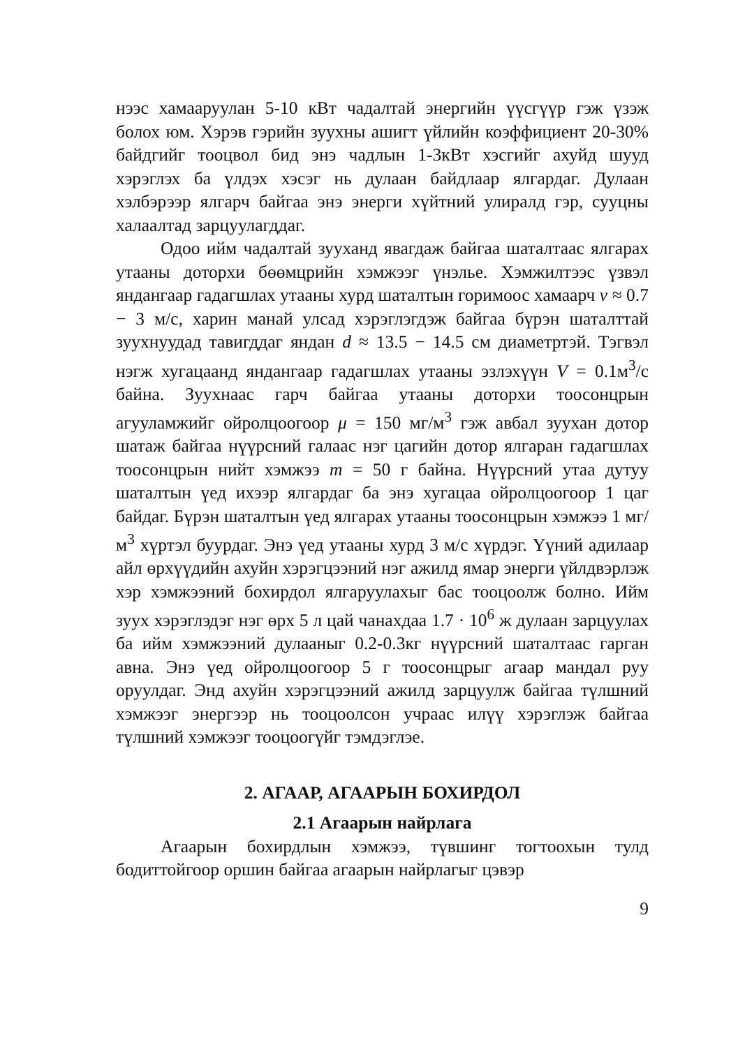нээс хамааруулан 5-10 кВт чадалтай энергийн үүсгүүр гэж үзэж болох юм. Хэрэв гэрийн зуухны ашигт үйлийн коэффициент 20-30% байдгийг тооцвол бид энэ чадлын 1-3кВт хэсгийг ахуйд шууд хэрэглэх ба үлдэх хэсэг нь дулаан байдлаар ялгардаг. Дулаан хэлбэрээр ялгарч байгаа энэ энерги хүйтний улиралд гэр, сууцны халаалтад зарцуулагддаг.
Одоо ийм чадалтай зууханд явагдаж байгаа шаталтаас ялгарах утааны доторхи бөөмцрийн хэмжээг үнэлье. Хэмжилтээс үзвэл яндангаар гадагшлах утааны хурд шаталтын горимоос хамаарч v ≈ 0.7 − 3 м/с, харин манай улсад хэрэглэгдэж байгаа бүрэн шаталттай зуухнуудад тавигддаг яндан d ≈ 13.5 − 14.5 см диаметртэй. Тэгвэл нэгж хугацаанд яндангаар гадагшлах утааны эзлэхүүн V = 0.1м<sup>3</sup>/с байна. Зуухнаас гарч байгаа утааны доторхи тоосонцрын агууламжийг ойролцоогоор μ = 150 мг/м<sup>3</sup> гэж авбал зуухан дотор шатаж байгаа нүүрсний галаас нэг цагийн дотор ялгаран гадагшлах тоосонцрын нийт хэмжээ m = 50 г байна. Нүүрсний утаа дутуу шаталтын үед ихээр ялгардаг ба энэ хугацаа ойролцоогоор 1 цаг байдаг. Бүрэн шаталтын үед ялгарах утааны тоосонцрын хэмжээ 1 мг/м<sup>3</sup> хүртэл буурдаг. Энэ үед утааны хурд 3 м/с хүрдэг. Үүний адилаар айл өрхүүдийн ахуйн хэрэгцээний нэг ажилд ямар энерги үйлдвэрлэж хэр хэмжээний бохирдол ялгаруулахыг бас тооцоолж болно. Ийм зуух хэрэглэдэг нэг өрх 5 л цай чанахдаа 1.7 · 10<sup>6</sup> ж дулаан зарцуулах ба ийм хэмжээний дулааныг 0.2-0.3кг нүүрсний шаталтаас гарган авна. Энэ үед ойролцоогоор 5 г тоосонцрыг агаар мандал руу оруулдаг. Энд ахуйн хэрэгцээний ажилд зарцуулж байгаа түлшний хэмжээг энергээр нь тооцоолсон учраас илүү хэрэглэж байгаа түлшний хэмжээг тооцоогүйг тэмдэглэе.
2. АГААР, АГААРЫН БОХИРДОЛ
2.1 Агаарын найрлага
Агаарын бохирдлын хэмжээ, түвшинг тогтоохын тулд бодиттойгоор оршин байгаа агаарын найрлагыг цэвэр
9